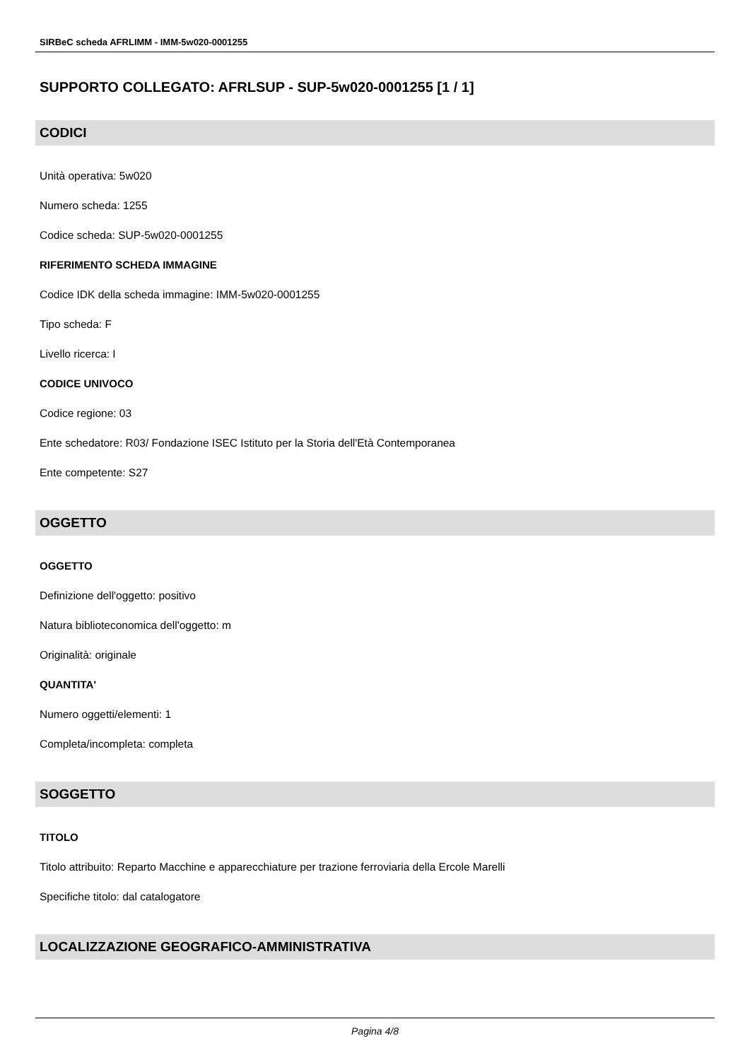SIRBeC scheda AFRLIMM - IMM-5w020-0001255
SUPPORTO COLLEGATO: AFRLSUP - SUP-5w020-0001255 [1 / 1]
CODICI
Unità operativa: 5w020
Numero scheda: 1255
Codice scheda: SUP-5w020-0001255
RIFERIMENTO SCHEDA IMMAGINE
Codice IDK della scheda immagine: IMM-5w020-0001255
Tipo scheda: F
Livello ricerca: I
CODICE UNIVOCO
Codice regione: 03
Ente schedatore: R03/ Fondazione ISEC Istituto per la Storia dell'Età Contemporanea
Ente competente: S27
OGGETTO
OGGETTO
Definizione dell'oggetto: positivo
Natura biblioteconomica dell'oggetto: m
Originalità: originale
QUANTITA'
Numero oggetti/elementi: 1
Completa/incompleta: completa
SOGGETTO
TITOLO
Titolo attribuito: Reparto Macchine e apparecchiature per trazione ferroviaria della Ercole Marelli
Specifiche titolo: dal catalogatore
LOCALIZZAZIONE GEOGRAFICO-AMMINISTRATIVA
Pagina 4/8